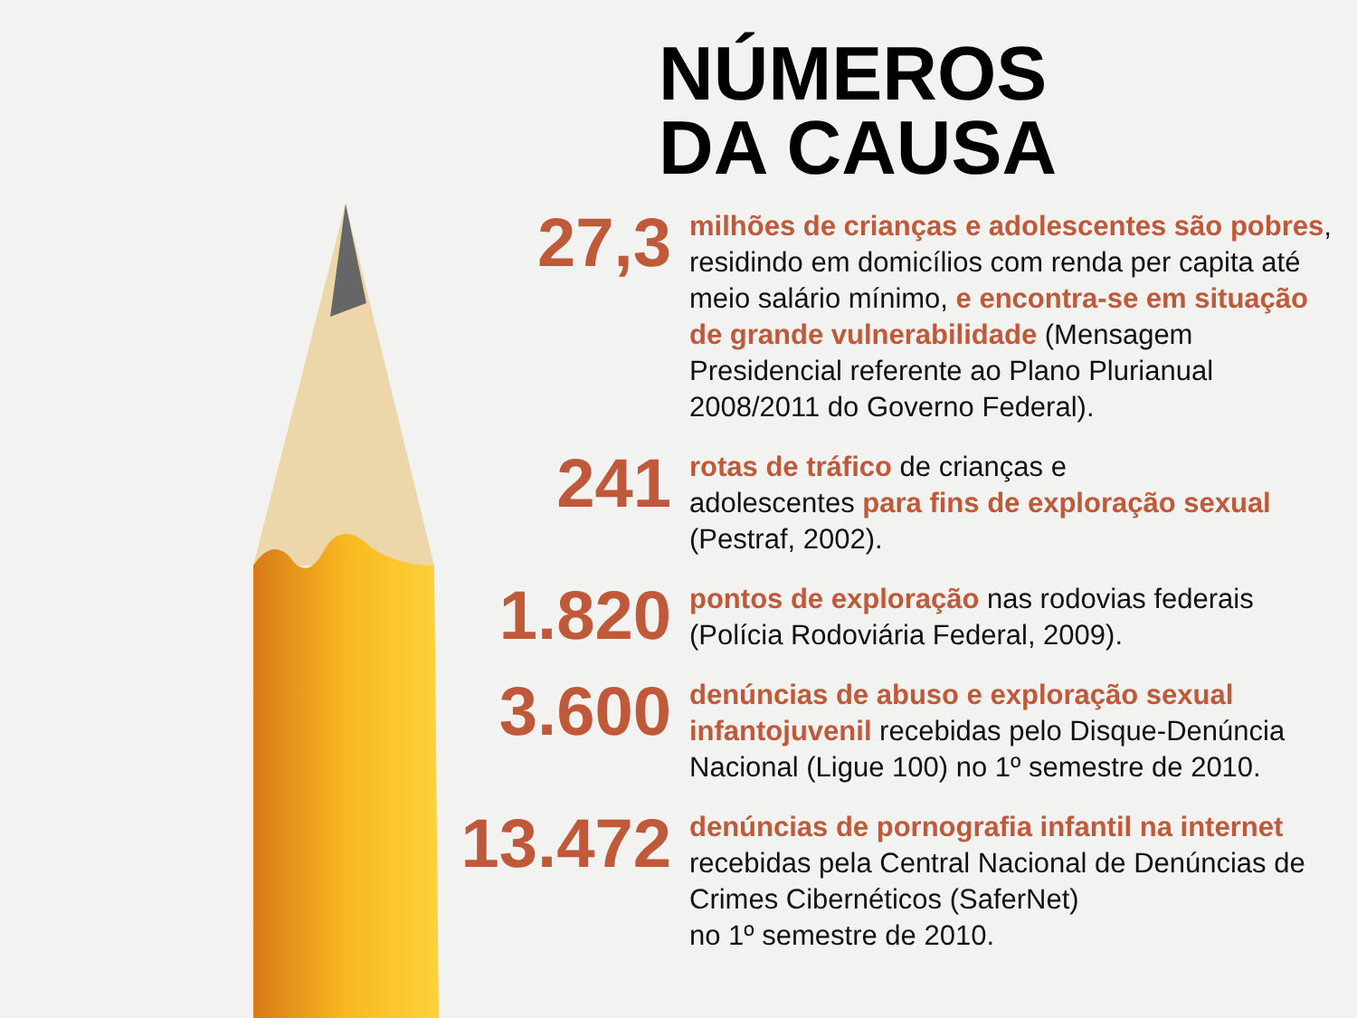NÚMEROS
DA CAUSA
27,3
milhões de crianças e adolescentes são pobres, residindo em domicílios com renda per capita até meio salário mínimo, e encontra-se em situação de grande vulnerabilidade (Mensagem Presidencial referente ao Plano Plurianual 2008/2011 do Governo Federal).
241
rotas de tráfico de crianças e
adolescentes para fins de exploração sexual (Pestraf, 2002).
1.820
pontos de exploração nas rodovias federais (Polícia Rodoviária Federal, 2009).
3.600
denúncias de abuso e exploração sexual infantojuvenil recebidas pelo Disque-Denúncia Nacional (Ligue 100) no 1º semestre de 2010.
13.472
denúncias de pornografia infantil na internet recebidas pela Central Nacional de Denúncias de Crimes Cibernéticos (SaferNet)
no 1º semestre de 2010.